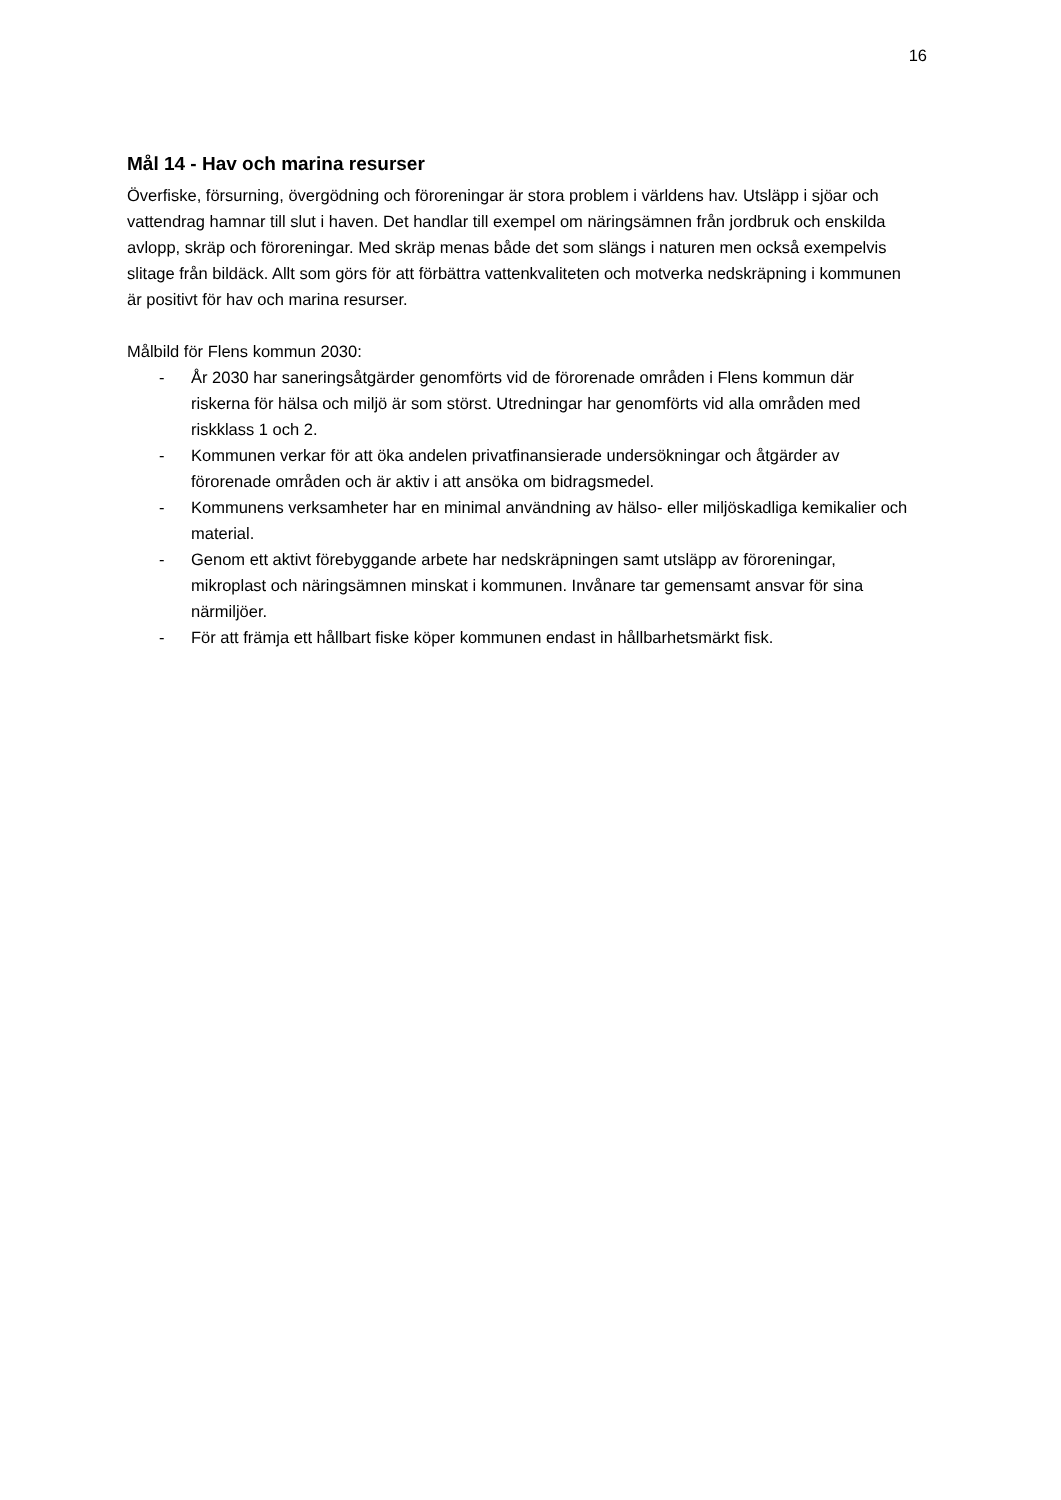16
Mål 14 - Hav och marina resurser
Överfiske, försurning, övergödning och föroreningar är stora problem i världens hav. Utsläpp i sjöar och vattendrag hamnar till slut i haven. Det handlar till exempel om näringsämnen från jordbruk och enskilda avlopp, skräp och föroreningar. Med skräp menas både det som slängs i naturen men också exempelvis slitage från bildäck. Allt som görs för att förbättra vattenkvaliteten och motverka nedskräpning i kommunen är positivt för hav och marina resurser.
Målbild för Flens kommun 2030:
- År 2030 har saneringsåtgärder genomförts vid de förorenade områden i Flens kommun där riskerna för hälsa och miljö är som störst. Utredningar har genomförts vid alla områden med riskklass 1 och 2.
- Kommunen verkar för att öka andelen privatfinansierade undersökningar och åtgärder av förorenade områden och är aktiv i att ansöka om bidragsmedel.
- Kommunens verksamheter har en minimal användning av hälso- eller miljöskadliga kemikalier och material.
- Genom ett aktivt förebyggande arbete har nedskräpningen samt utsläpp av föroreningar, mikroplast och näringsämnen minskat i kommunen. Invånare tar gemensamt ansvar för sina närmiljöer.
- För att främja ett hållbart fiske köper kommunen endast in hållbarhetsmärkt fisk.